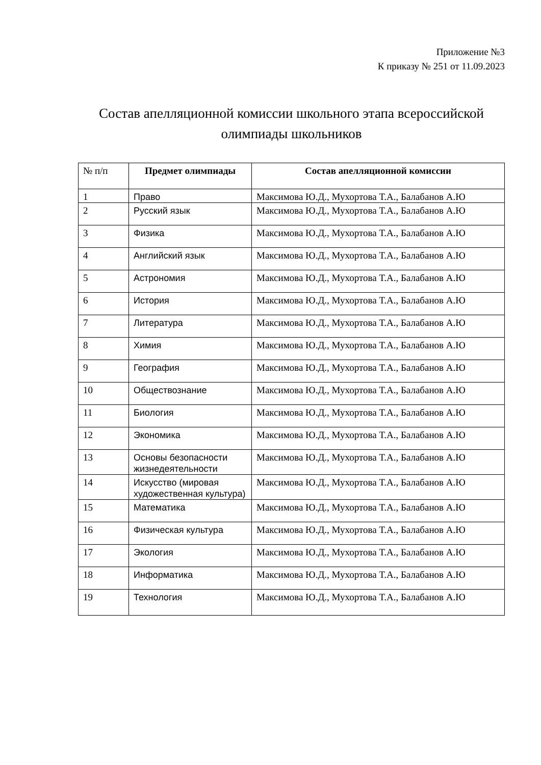Приложение №3
К приказу № 251 от 11.09.2023
Состав апелляционной комиссии школьного этапа всероссийской олимпиады школьников
| № п/п | Предмет олимпиады | Состав апелляционной комиссии |
| --- | --- | --- |
| 1 | Право | Максимова Ю.Д., Мухортова Т.А., Балабанов А.Ю |
| 2 | Русский язык | Максимова Ю.Д., Мухортова Т.А., Балабанов А.Ю |
| 3 | Физика | Максимова Ю.Д., Мухортова Т.А., Балабанов А.Ю |
| 4 | Английский язык | Максимова Ю.Д., Мухортова Т.А., Балабанов А.Ю |
| 5 | Астрономия | Максимова Ю.Д., Мухортова Т.А., Балабанов А.Ю |
| 6 | История | Максимова Ю.Д., Мухортова Т.А., Балабанов А.Ю |
| 7 | Литература | Максимова Ю.Д., Мухортова Т.А., Балабанов А.Ю |
| 8 | Химия | Максимова Ю.Д., Мухортова Т.А., Балабанов А.Ю |
| 9 | География | Максимова Ю.Д., Мухортова Т.А., Балабанов А.Ю |
| 10 | Обществознание | Максимова Ю.Д., Мухортова Т.А., Балабанов А.Ю |
| 11 | Биология | Максимова Ю.Д., Мухортова Т.А., Балабанов А.Ю |
| 12 | Экономика | Максимова Ю.Д., Мухортова Т.А., Балабанов А.Ю |
| 13 | Основы безопасности жизнедеятельности | Максимова Ю.Д., Мухортова Т.А., Балабанов А.Ю |
| 14 | Искусство (мировая художественная культура) | Максимова Ю.Д., Мухортова Т.А., Балабанов А.Ю |
| 15 | Математика | Максимова Ю.Д., Мухортова Т.А., Балабанов А.Ю |
| 16 | Физическая культура | Максимова Ю.Д., Мухортова Т.А., Балабанов А.Ю |
| 17 | Экология | Максимова Ю.Д., Мухортова Т.А., Балабанов А.Ю |
| 18 | Информатика | Максимова Ю.Д., Мухортова Т.А., Балабанов А.Ю |
| 19 | Технология | Максимова Ю.Д., Мухортова Т.А., Балабанов А.Ю |